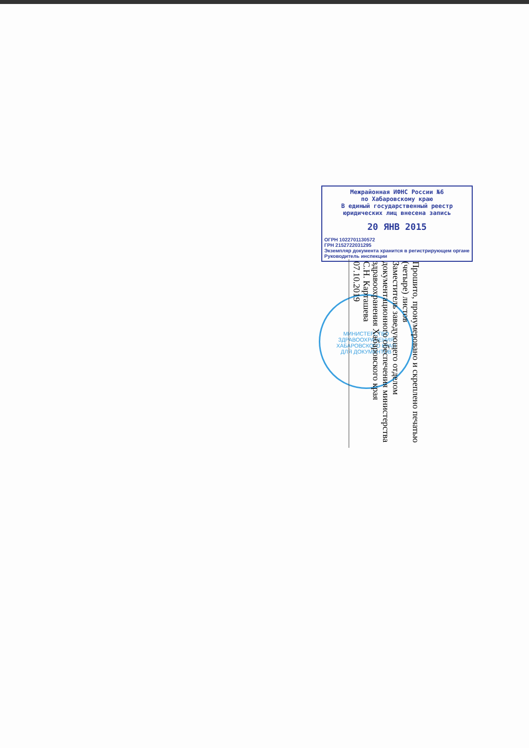Межрайонная ИФНС России №6
по Хабаровскому краю
В единый государственный реестр
юридических лиц внесена запись
20 ЯНВ 2015
ОГРН 1022701130572
ГРН 2152722031295
Экземпляр документа хранится в регистрирующем органе
Руководитель инспекции
МИНИСТЕРСТВО ЗДРАВООХРАНЕНИЯ ХАБАРОВСКОГО КРАЯ
ДЛЯ ДОКУМЕНТОВ
Прошито, пронумеровано и скреплено печатью
(четыре) листов
Заместитель заведующего отделом документационного обеспечения министерства здравоохранения Хабаровского края
С.Н. Карташева
07.10.2019